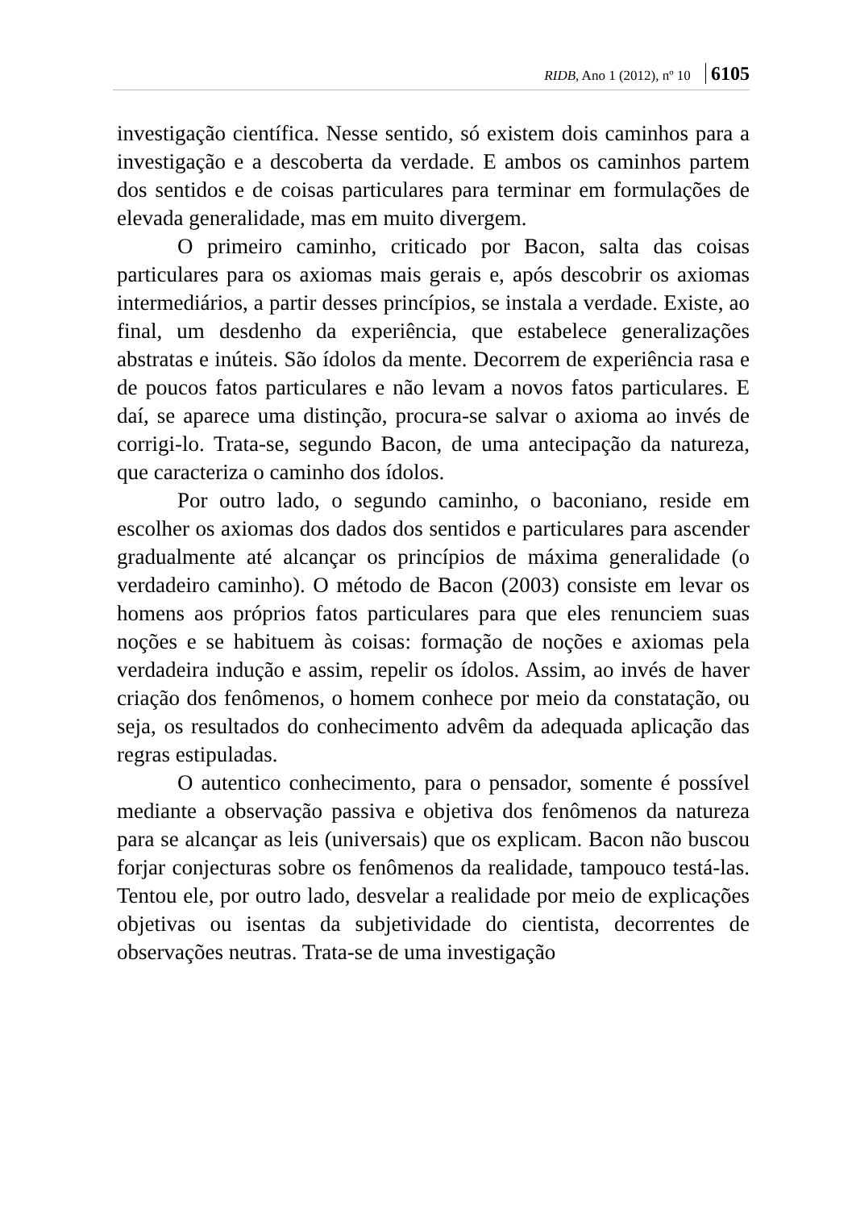RIDB, Ano 1 (2012), nº 10 6105
investigação científica. Nesse sentido, só existem dois caminhos para a investigação e a descoberta da verdade. E ambos os caminhos partem dos sentidos e de coisas particulares para terminar em formulações de elevada generalidade, mas em muito divergem.
O primeiro caminho, criticado por Bacon, salta das coisas particulares para os axiomas mais gerais e, após descobrir os axiomas intermediários, a partir desses princípios, se instala a verdade. Existe, ao final, um desdenho da experiência, que estabelece generalizações abstratas e inúteis. São ídolos da mente. Decorrem de experiência rasa e de poucos fatos particulares e não levam a novos fatos particulares. E daí, se aparece uma distinção, procura-se salvar o axioma ao invés de corrigi-lo. Trata-se, segundo Bacon, de uma antecipação da natureza, que caracteriza o caminho dos ídolos.
Por outro lado, o segundo caminho, o baconiano, reside em escolher os axiomas dos dados dos sentidos e particulares para ascender gradualmente até alcançar os princípios de máxima generalidade (o verdadeiro caminho). O método de Bacon (2003) consiste em levar os homens aos próprios fatos particulares para que eles renunciem suas noções e se habituem às coisas: formação de noções e axiomas pela verdadeira indução e assim, repelir os ídolos. Assim, ao invés de haver criação dos fenômenos, o homem conhece por meio da constatação, ou seja, os resultados do conhecimento advêm da adequada aplicação das regras estipuladas.
O autentico conhecimento, para o pensador, somente é possível mediante a observação passiva e objetiva dos fenômenos da natureza para se alcançar as leis (universais) que os explicam. Bacon não buscou forjar conjecturas sobre os fenômenos da realidade, tampouco testá-las. Tentou ele, por outro lado, desvelar a realidade por meio de explicações objetivas ou isentas da subjetividade do cientista, decorrentes de observações neutras. Trata-se de uma investigação